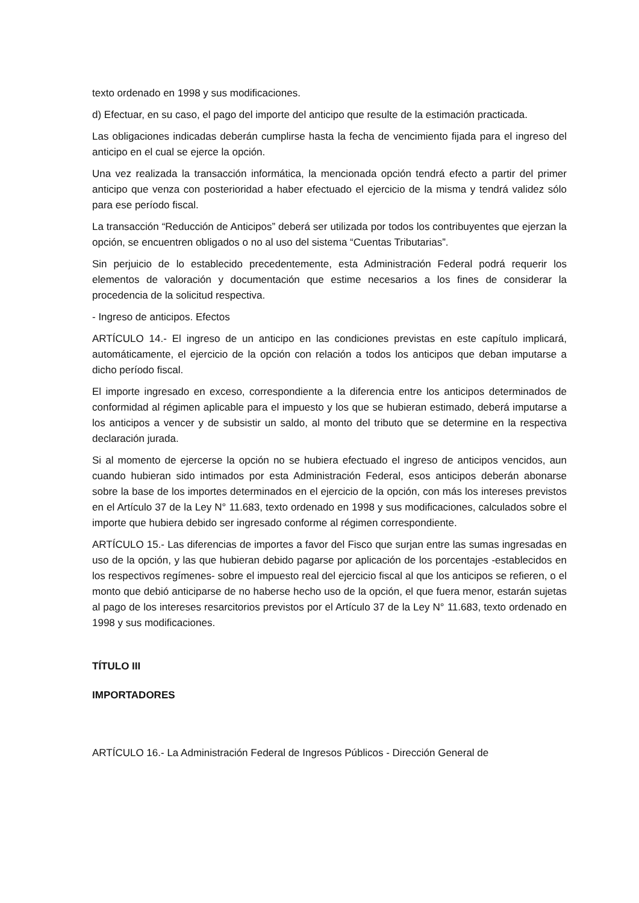texto ordenado en 1998 y sus modificaciones.
d) Efectuar, en su caso, el pago del importe del anticipo que resulte de la estimación practicada.
Las obligaciones indicadas deberán cumplirse hasta la fecha de vencimiento fijada para el ingreso del anticipo en el cual se ejerce la opción.
Una vez realizada la transacción informática, la mencionada opción tendrá efecto a partir del primer anticipo que venza con posterioridad a haber efectuado el ejercicio de la misma y tendrá validez sólo para ese período fiscal.
La transacción “Reducción de Anticipos” deberá ser utilizada por todos los contribuyentes que ejerzan la opción, se encuentren obligados o no al uso del sistema “Cuentas Tributarias”.
Sin perjuicio de lo establecido precedentemente, esta Administración Federal podrá requerir los elementos de valoración y documentación que estime necesarios a los fines de considerar la procedencia de la solicitud respectiva.
- Ingreso de anticipos. Efectos
ARTÍCULO 14.- El ingreso de un anticipo en las condiciones previstas en este capítulo implicará, automáticamente, el ejercicio de la opción con relación a todos los anticipos que deban imputarse a dicho período fiscal.
El importe ingresado en exceso, correspondiente a la diferencia entre los anticipos determinados de conformidad al régimen aplicable para el impuesto y los que se hubieran estimado, deberá imputarse a los anticipos a vencer y de subsistir un saldo, al monto del tributo que se determine en la respectiva declaración jurada.
Si al momento de ejercerse la opción no se hubiera efectuado el ingreso de anticipos vencidos, aun cuando hubieran sido intimados por esta Administración Federal, esos anticipos deberán abonarse sobre la base de los importes determinados en el ejercicio de la opción, con más los intereses previstos en el Artículo 37 de la Ley N° 11.683, texto ordenado en 1998 y sus modificaciones, calculados sobre el importe que hubiera debido ser ingresado conforme al régimen correspondiente.
ARTÍCULO 15.- Las diferencias de importes a favor del Fisco que surjan entre las sumas ingresadas en uso de la opción, y las que hubieran debido pagarse por aplicación de los porcentajes -establecidos en los respectivos regímenes- sobre el impuesto real del ejercicio fiscal al que los anticipos se refieren, o el monto que debió anticiparse de no haberse hecho uso de la opción, el que fuera menor, estarán sujetas al pago de los intereses resarcitorios previstos por el Artículo 37 de la Ley N° 11.683, texto ordenado en 1998 y sus modificaciones.
TÍTULO III
IMPORTADORES
ARTÍCULO 16.- La Administración Federal de Ingresos Públicos - Dirección General de